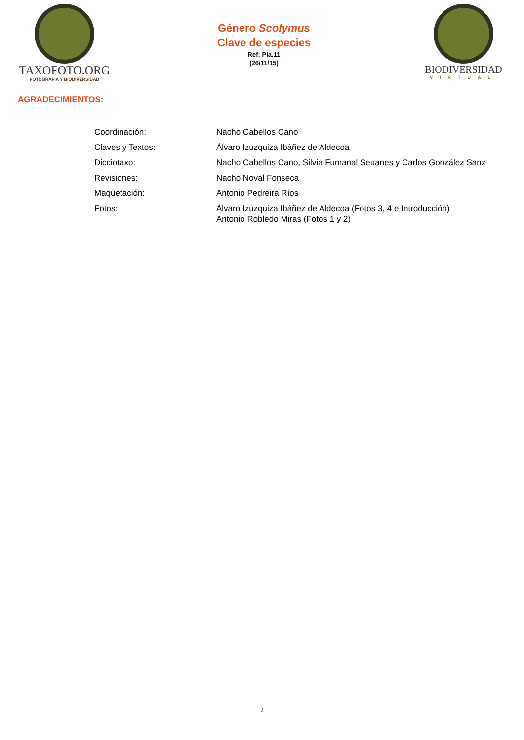TAXOFOTO.ORG
FOTOGRAFÍA Y BIODIVERSIDAD
Género Scolymus
Clave de especies
Ref: Pla.11
(26/11/15)
BIODIVERSIDAD
VIRTUAL
AGRADECIMIENTOS:
| Coordinación: | Nacho Cabellos Cano |
| Claves y Textos: | Álvaro Izuzquiza Ibáñez de Aldecoa |
| Dicciotaxo: | Nacho Cabellos Cano, Silvia Fumanal Seuanes y Carlos González Sanz |
| Revisiones: | Nacho Noval Fonseca |
| Maquetación: | Antonio Pedreira Ríos |
| Fotos: | Álvaro Izuzquiza Ibáñez de Aldecoa (Fotos 3, 4 e Introducción) Antonio Robledo Miras (Fotos 1 y 2) |
2